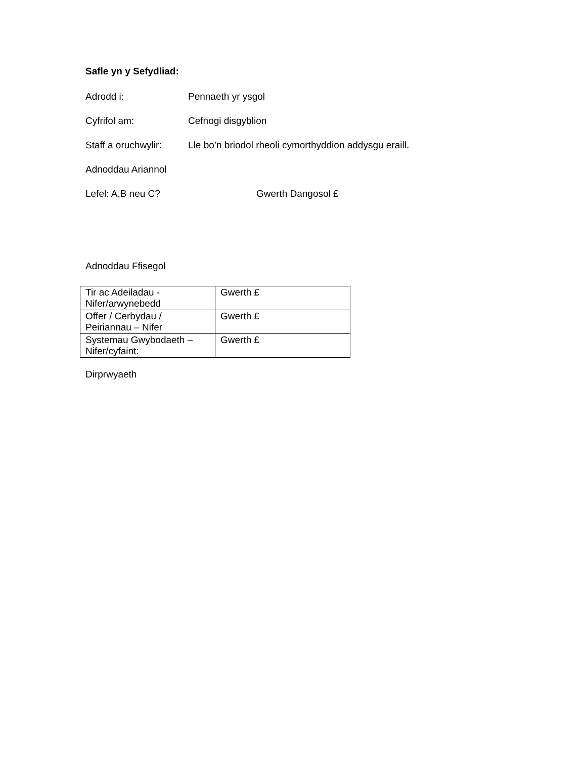Safle yn y Sefydliad:
Adrodd i: Pennaeth yr ysgol
Cyfrifol am: Cefnogi disgyblion
Staff a oruchwylir: Lle bo’n briodol rheoli cymorthyddion addysgu eraill.
Adnoddau Ariannol
Lefel: A,B neu C? Gwerth Dangosol £
Adnoddau Ffisegol
| Tir ac Adeiladau - Nifer/arwynebedd | Gwerth £ |
| Offer / Cerbydau / Peiriannau – Nifer | Gwerth £ |
| Systemau Gwybodaeth – Nifer/cyfaint: | Gwerth £ |
Dirprwyaeth